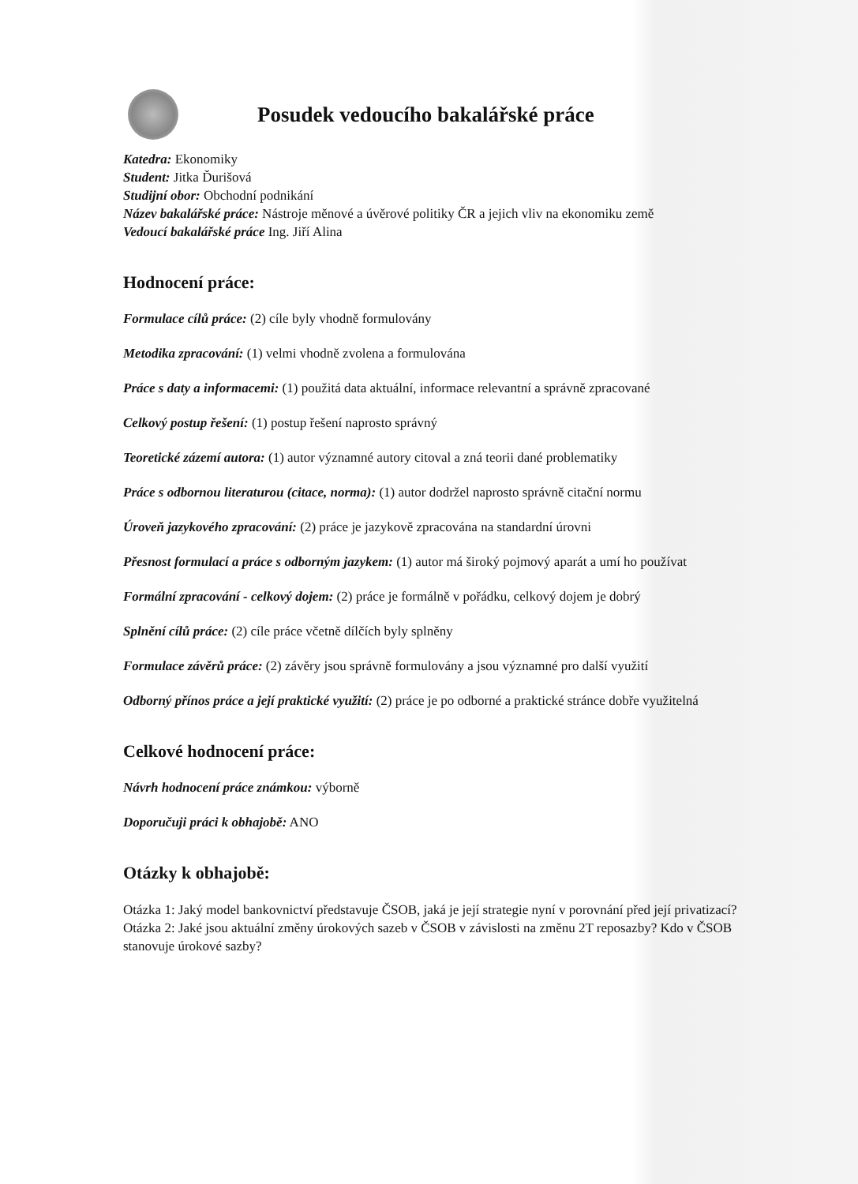Posudek vedoucího bakalářské práce
Katedra: Ekonomiky
Student: Jitka Ďurišová
Studijní obor: Obchodní podnikání
Název bakalářské práce: Nástroje měnové a úvěrové politiky ČR a jejich vliv na ekonomiku země
Vedoucí bakalářské práce Ing. Jiří Alina
Hodnocení práce:
Formulace cílů práce: (2) cíle byly vhodně formulovány
Metodika zpracování: (1) velmi vhodně zvolena a formulována
Práce s daty a informacemi: (1) použitá data aktuální, informace relevantní a správně zpracované
Celkový postup řešení: (1) postup řešení naprosto správný
Teoretické zázemí autora: (1) autor významné autory citoval a zná teorii dané problematiky
Práce s odbornou literaturou (citace, norma): (1) autor dodržel naprosto správně citační normu
Úroveň jazykového zpracování: (2) práce je jazykově zpracována na standardní úrovni
Přesnost formulací a práce s odborným jazykem: (1) autor má široký pojmový aparát a umí ho používat
Formální zpracování - celkový dojem: (2) práce je formálně v pořádku, celkový dojem je dobrý
Splnění cílů práce: (2) cíle práce včetně dílčích byly splněny
Formulace závěrů práce: (2) závěry jsou správně formulovány a jsou významné pro další využití
Odborný přínos práce a její praktické využití: (2) práce je po odborné a praktické stránce dobře využitelná
Celkové hodnocení práce:
Návrh hodnocení práce známkou: výborně
Doporučuji práci k obhajobě: ANO
Otázky k obhajobě:
Otázka 1: Jaký model bankovnictví představuje ČSOB, jaká je její strategie nyní v porovnání před její privatizací?
Otázka 2: Jaké jsou aktuální změny úrokových sazeb v ČSOB v závislosti na změnu 2T reposazby? Kdo v ČSOB stanovuje úrokové sazby?